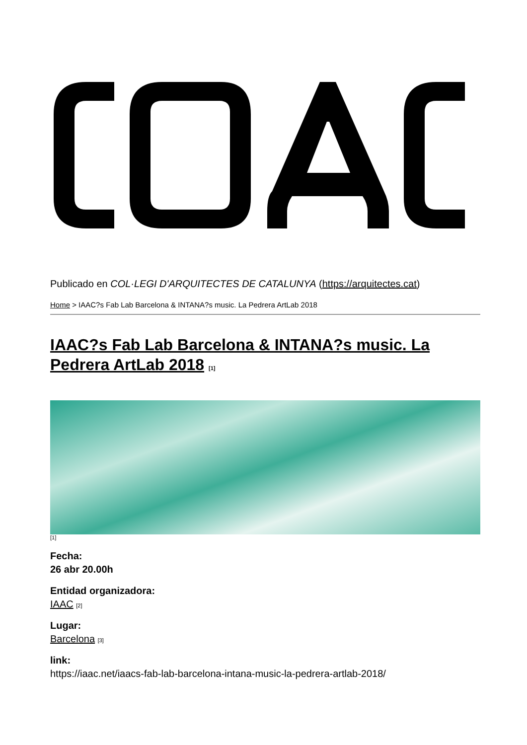Publicado en COL·LEGI D'ARQUITECTES DE CATALUNYA (https://arquitectes.cat)
Home > IAAC?s Fab Lab Barcelona & INTANA?s music. La Pedrera ArtLab 2018
IAAC?s Fab Lab Barcelona & INTANA?s music. La Pedrera ArtLab 2018 [1]
[1]
Fecha:
26 abr 20.00h
Entidad organizadora:
IAAC [2]
Lugar:
Barcelona [3]
link:
https://iaac.net/iaacs-fab-lab-barcelona-intana-music-la-pedrera-artlab-2018/